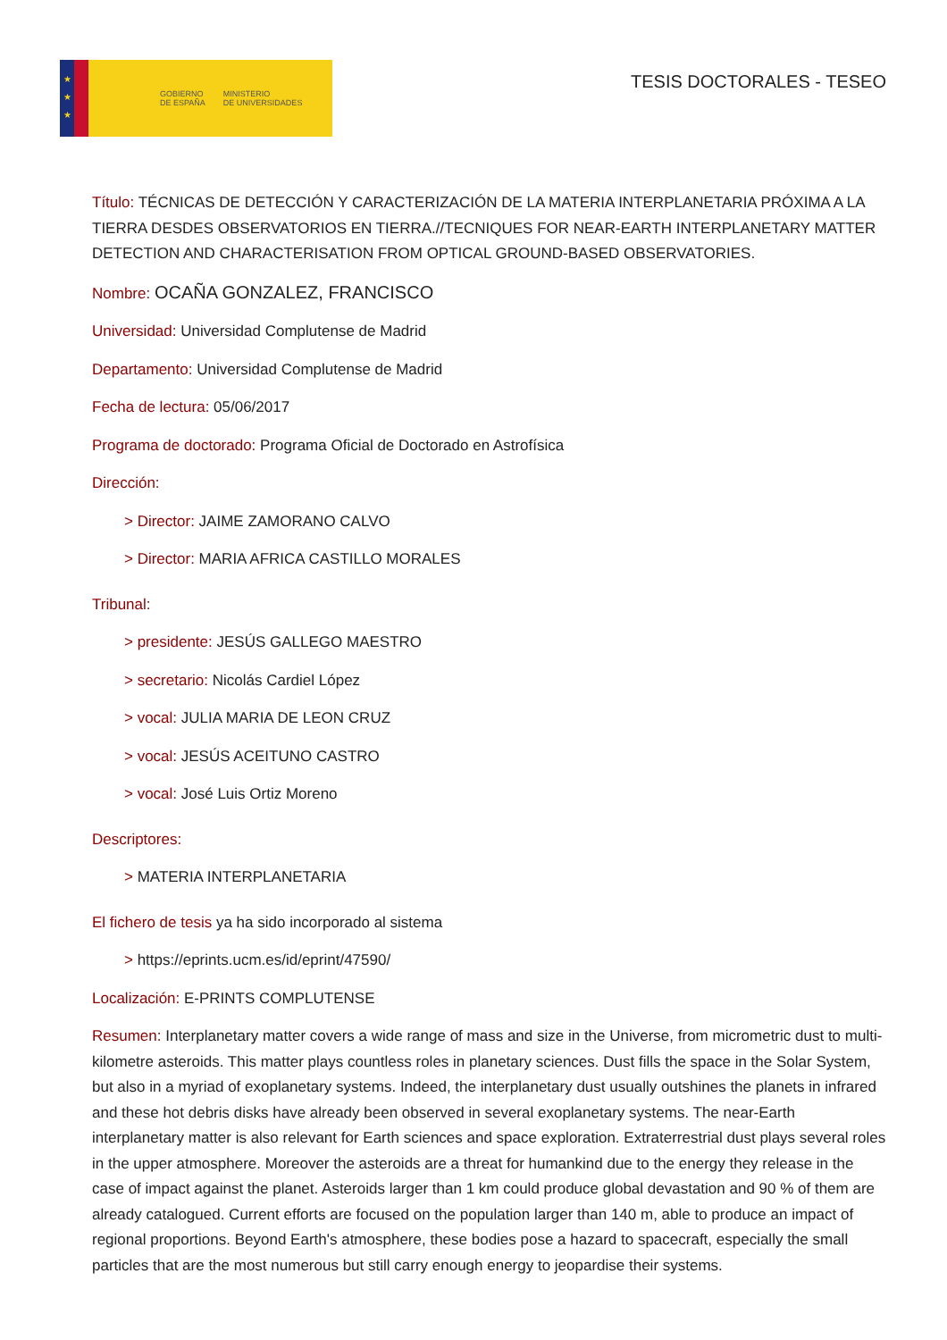★
★
★
GOBIERNO
DE ESPAÑA MINISTERIO
DE UNIVERSIDADES
TESIS DOCTORALES - TESEO
Título: TÉCNICAS DE DETECCIÓN Y CARACTERIZACIÓN DE LA MATERIA INTERPLANETARIA PRÓXIMA A LA TIERRA DESDES OBSERVATORIOS EN TIERRA.//TECNIQUES FOR NEAR-EARTH INTERPLANETARY MATTER DETECTION AND CHARACTERISATION FROM OPTICAL GROUND-BASED OBSERVATORIES.
Nombre: OCAÑA GONZALEZ, FRANCISCO
Universidad: Universidad Complutense de Madrid
Departamento: Universidad Complutense de Madrid
Fecha de lectura: 05/06/2017
Programa de doctorado: Programa Oficial de Doctorado en Astrofísica
Dirección:
> Director: JAIME ZAMORANO CALVO
> Director: MARIA AFRICA CASTILLO MORALES
Tribunal:
> presidente: JESÚS GALLEGO MAESTRO
> secretario: Nicolás Cardiel López
> vocal: JULIA MARIA DE LEON CRUZ
> vocal: JESÚS ACEITUNO CASTRO
> vocal: José Luis Ortiz Moreno
Descriptores:
> MATERIA INTERPLANETARIA
El fichero de tesis ya ha sido incorporado al sistema
> https://eprints.ucm.es/id/eprint/47590/
Localización: E-PRINTS COMPLUTENSE
Resumen: Interplanetary matter covers a wide range of mass and size in the Universe, from micrometric dust to multi-kilometre asteroids. This matter plays countless roles in planetary sciences. Dust fills the space in the Solar System, but also in a myriad of exoplanetary systems. Indeed, the interplanetary dust usually outshines the planets in infrared and these hot debris disks have already been observed in several exoplanetary systems. The near-Earth interplanetary matter is also relevant for Earth sciences and space exploration. Extraterrestrial dust plays several roles in the upper atmosphere. Moreover the asteroids are a threat for humankind due to the energy they release in the case of impact against the planet. Asteroids larger than 1 km could produce global devastation and 90 % of them are already catalogued. Current efforts are focused on the population larger than 140 m, able to produce an impact of regional proportions. Beyond Earth's atmosphere, these bodies pose a hazard to spacecraft, especially the small particles that are the most numerous but still carry enough energy to jeopardise their systems.